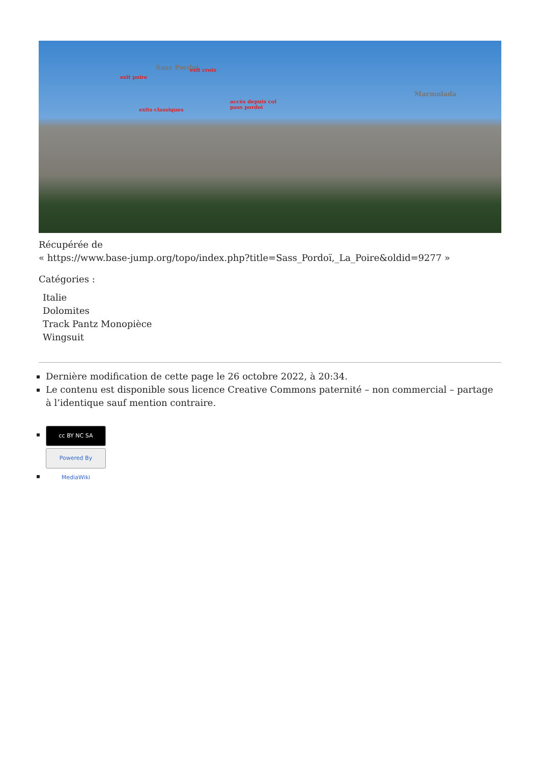Sass Pordoi exit croix
exit poire
Marmolada
accès depuis col
pass pordoi exits classiques
Récupérée de
« https://www.base-jump.org/topo/index.php?title=Sass_Pordoï,_La_Poire&oldid=9277 »
Catégories :
Italie
Dolomites
Track Pantz Monopièce
Wingsuit
Dernière modification de cette page le 26 octobre 2022, à 20:34.
Le contenu est disponible sous licence Creative Commons paternité – non commercial – partage à l’identique sauf mention contraire.
cc BY NC SA
Powered By MediaWiki